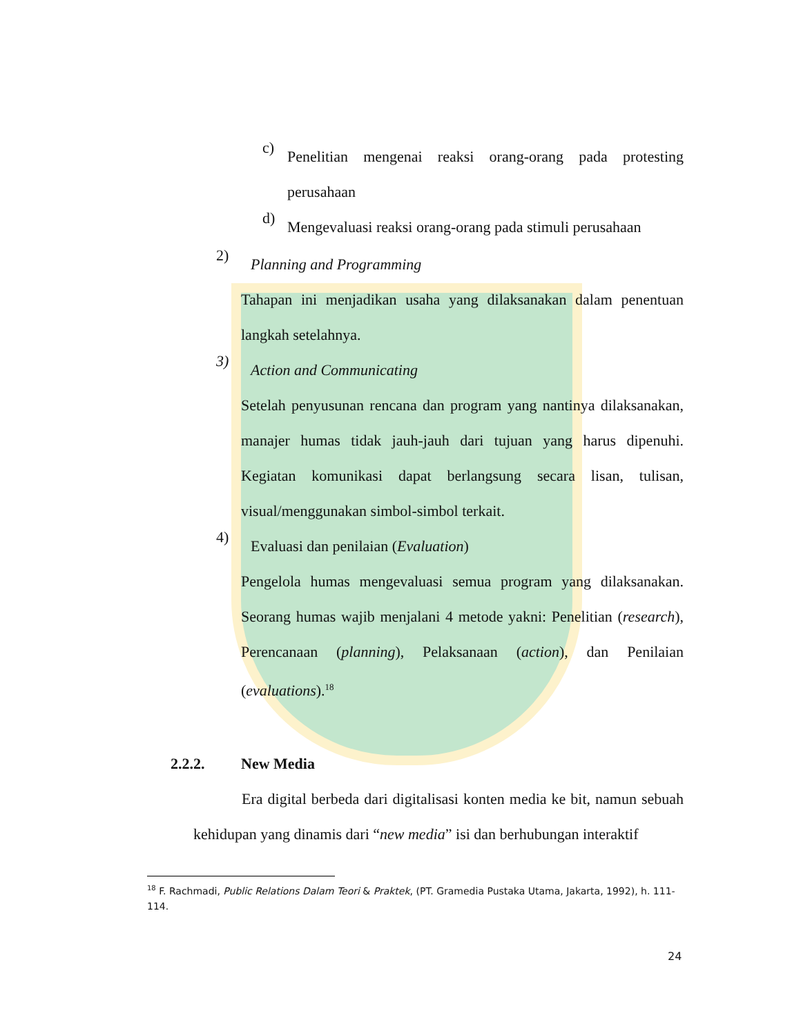c)
Penelitian mengenai reaksi orang-orang pada protesting perusahaan
d)
Mengevaluasi reaksi orang-orang pada stimuli perusahaan
2)
Planning and Programming
Tahapan ini menjadikan usaha yang dilaksanakan dalam penentuan langkah setelahnya.
3)
Action and Communicating
Setelah penyusunan rencana dan program yang nantinya dilaksanakan, manajer humas tidak jauh-jauh dari tujuan yang harus dipenuhi. Kegiatan komunikasi dapat berlangsung secara lisan, tulisan, visual/menggunakan simbol-simbol terkait.
4)
Evaluasi dan penilaian (Evaluation)
Pengelola humas mengevaluasi semua program yang dilaksanakan. Seorang humas wajib menjalani 4 metode yakni: Penelitian (research), Perencanaan (planning), Pelaksanaan (action), dan Penilaian (evaluations).<sup>18</sup>
2.2.2. New Media
Era digital berbeda dari digitalisasi konten media ke bit, namun sebuah kehidupan yang dinamis dari “new media” isi dan berhubungan interaktif
<sup>18</sup> F. Rachmadi, Public Relations Dalam Teori & Praktek, (PT. Gramedia Pustaka Utama, Jakarta, 1992), h. 111-114.
24